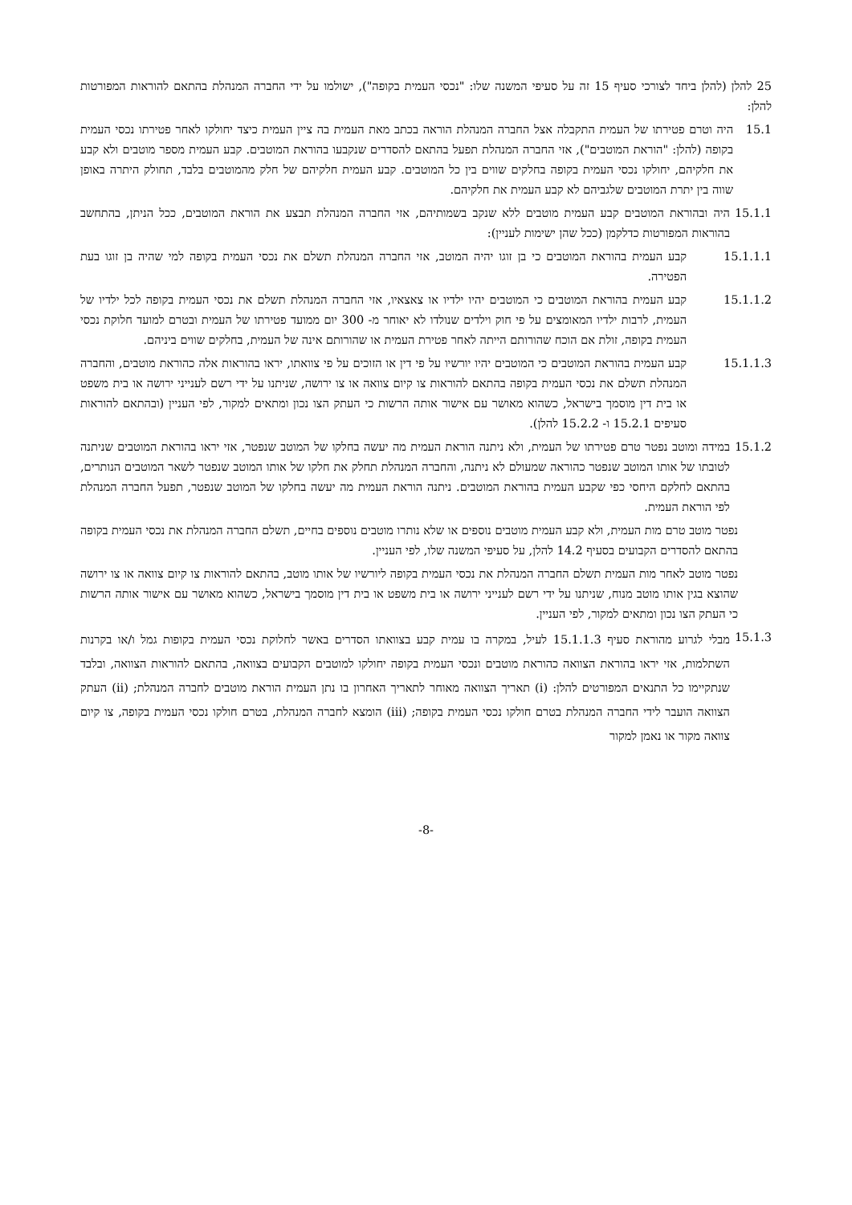25 להלן (להלן ביחד לצורכי סעיף 15 זה על סעיפי המשנה שלו: "נכסי העמית בקופה"), ישולמו על ידי החברה המנהלת בהתאם להוראות המפורטות להלן:
15.1 היה וטרם פטירתו של העמית התקבלה אצל החברה המנהלת הוראה בכתב מאת העמית בה ציין העמית כיצד יחולקו לאחר פטירתו נכסי העמית בקופה (להלן: "הוראת המוטבים"), אזי החברה המנהלת תפעל בהתאם להסדרים שנקבעו בהוראת המוטבים. קבע העמית מספר מוטבים ולא קבע את חלקיהם, יחולקו נכסי העמית בקופה בחלקים שווים בין כל המוטבים. קבע העמית חלקיהם של חלק מהמוטבים בלבד, תחולק היתרה באופן שווה בין יתרת המוטבים שלגביהם לא קבע העמית את חלקיהם.
15.1.1 היה ובהוראת המוטבים קבע העמית מוטבים ללא שנקב בשמותיהם, אזי החברה המנהלת תבצע את הוראת המוטבים, ככל הניתן, בהתחשב בהוראות המפורטות כדלקמן (ככל שהן ישימות לעניין):
15.1.1.1 קבע העמית בהוראת המוטבים כי בן זוגו יהיה המוטב, אזי החברה המנהלת תשלם את נכסי העמית בקופה למי שהיה בן זוגו בעת הפטירה.
15.1.1.2 קבע העמית בהוראת המוטבים כי המוטבים יהיו ילדיו או צאצאיו, אזי החברה המנהלת תשלם את נכסי העמית בקופה לכל ילדיו של העמית, לרבות ילדיו המאומצים על פי חוק וילדים שנולדו לא יאוחר מ- 300 יום ממועד פטירתו של העמית ובטרם למועד חלוקת נכסי העמית בקופה, זולת אם הוכח שהורותם הייתה לאחר פטירת העמית או שהורותם אינה של העמית, בחלקים שווים ביניהם.
15.1.1.3 קבע העמית בהוראת המוטבים כי המוטבים יהיו יורשיו על פי דין או הזוכים על פי צוואתו, יראו בהוראות אלה כהוראת מוטבים, והחברה המנהלת תשלם את נכסי העמית בקופה בהתאם להוראות צו קיום צוואה או צו ירושה, שניתנו על ידי רשם לענייני ירושה או בית משפט או בית דין מוסמך בישראל, כשהוא מאושר עם אישור אותה הרשות כי העתק הצו נכון ומתאים למקור, לפי העניין (ובהתאם להוראות סעיפים 15.2.1 ו- 15.2.2 להלן).
15.1.2 במידה ומוטב נפטר טרם פטירתו של העמית, ולא ניתנה הוראת העמית מה יעשה בחלקו של המוטב שנפטר, אזי יראו בהוראת המוטבים שניתנה לטובתו של אותו המוטב שנפטר כהוראה שמעולם לא ניתנה, והחברה המנהלת תחלק את חלקו של אותו המוטב שנפטר לשאר המוטבים הנותרים, בהתאם לחלקם היחסי כפי שקבע העמית בהוראת המוטבים. ניתנה הוראת העמית מה יעשה בחלקו של המוטב שנפטר, תפעל החברה המנהלת לפי הוראת העמית.
נפטר מוטב טרם מות העמית, ולא קבע העמית מוטבים נוספים או שלא נותרו מוטבים נוספים בחיים, תשלם החברה המנהלת את נכסי העמית בקופה בהתאם להסדרים הקבועים בסעיף 14.2 להלן, על סעיפי המשנה שלו, לפי העניין.
נפטר מוטב לאחר מות העמית תשלם החברה המנהלת את נכסי העמית בקופה ליורשיו של אותו מוטב, בהתאם להוראות צו קיום צוואה או צו ירושה שהוצא בגין אותו מוטב מנוח, שניתנו על ידי רשם לענייני ירושה או בית משפט או בית דין מוסמך בישראל, כשהוא מאושר עם אישור אותה הרשות כי העתק הצו נכון ומתאים למקור, לפי העניין.
15.1.3 מבלי לגרוע מהוראת סעיף 15.1.1.3 לעיל, במקרה בו עמית קבע בצוואתו הסדרים באשר לחלוקת נכסי העמית בקופות גמל ו/או בקרנות השתלמות, אזי יראו בהוראת הצוואה כהוראת מוטבים ונכסי העמית בקופה יחולקו למוטבים הקבועים בצוואה, בהתאם להוראות הצוואה, ובלבד שנתקיימו כל התנאים המפורטים להלן: (i) תאריך הצוואה מאוחר לתאריך האחרון בו נתן העמית הוראת מוטבים לחברה המנהלת; (ii) העתק הצוואה הועבר לידי החברה המנהלת בטרם חולקו נכסי העמית בקופה; (iii) הומצא לחברה המנהלת, בטרם חולקו נכסי העמית בקופה, צו קיום צוואה מקור או נאמן למקור
-8-